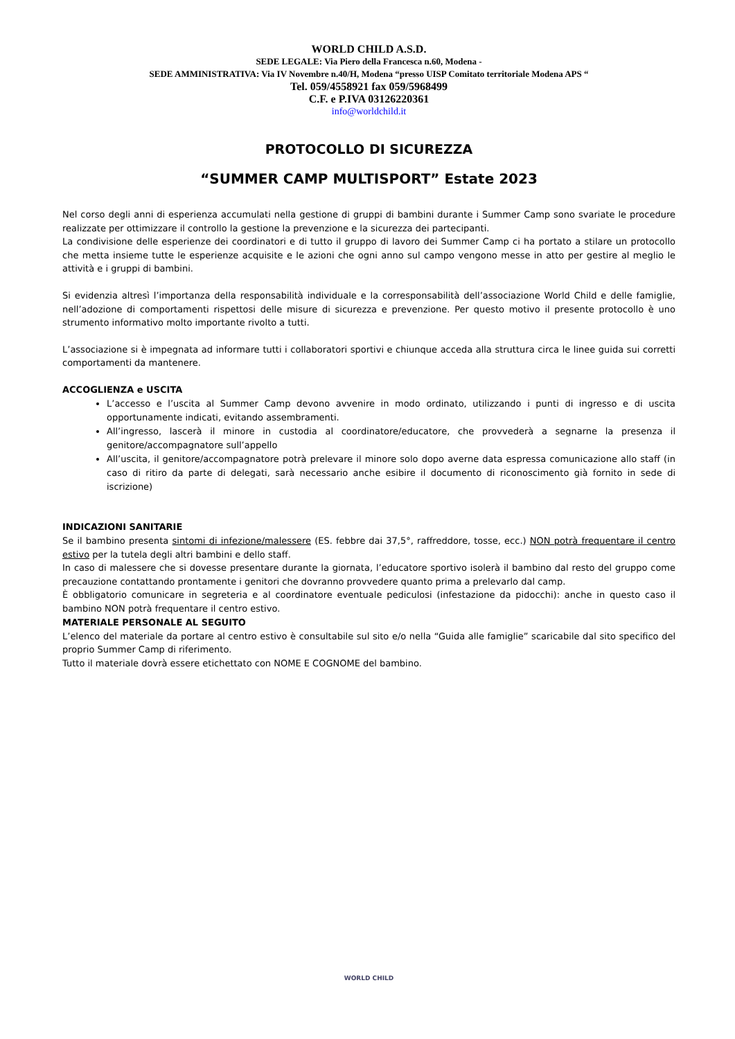WORLD CHILD A.S.D.
SEDE LEGALE: Via Piero della Francesca n.60, Modena -
SEDE AMMINISTRATIVA: Via IV Novembre n.40/H, Modena “presso UISP Comitato territoriale Modena APS “
Tel. 059/4558921 fax 059/5968499
C.F. e P.IVA 03126220361
info@worldchild.it
PROTOCOLLO DI SICUREZZA
“SUMMER CAMP MULTISPORT” Estate 2023
Nel corso degli anni di esperienza accumulati nella gestione di gruppi di bambini durante i Summer Camp sono svariate le procedure realizzate per ottimizzare il controllo la gestione la prevenzione e la sicurezza dei partecipanti.
La condivisione delle esperienze dei coordinatori e di tutto il gruppo di lavoro dei Summer Camp ci ha portato a stilare un protocollo che metta insieme tutte le esperienze acquisite e le azioni che ogni anno sul campo vengono messe in atto per gestire al meglio le attività e i gruppi di bambini.
Si evidenzia altresì l’importanza della responsabilità individuale e la corresponsabilità dell’associazione World Child e delle famiglie, nell’adozione di comportamenti rispettosi delle misure di sicurezza e prevenzione. Per questo motivo il presente protocollo è uno strumento informativo molto importante rivolto a tutti.
L’associazione si è impegnata ad informare tutti i collaboratori sportivi e chiunque acceda alla struttura circa le linee guida sui corretti comportamenti da mantenere.
ACCOGLIENZA e USCITA
L’accesso e l’uscita al Summer Camp devono avvenire in modo ordinato, utilizzando i punti di ingresso e di uscita opportunamente indicati, evitando assembramenti.
All’ingresso, lascerà il minore in custodia al coordinatore/educatore, che provvederà a segnarne la presenza il genitore/accompagnatore sull’appello
All’uscita, il genitore/accompagnatore potrà prelevare il minore solo dopo averne data espressa comunicazione allo staff (in caso di ritiro da parte di delegati, sarà necessario anche esibire il documento di riconoscimento già fornito in sede di iscrizione)
INDICAZIONI SANITARIE
Se il bambino presenta sintomi di infezione/malessere (ES. febbre dai 37,5°, raffreddore, tosse, ecc.) NON potrà frequentare il centro estivo per la tutela degli altri bambini e dello staff.
In caso di malessere che si dovesse presentare durante la giornata, l’educatore sportivo isolerà il bambino dal resto del gruppo come precauzione contattando prontamente i genitori che dovranno provvedere quanto prima a prelevarlo dal camp.
È obbligatorio comunicare in segreteria e al coordinatore eventuale pediculosi (infestazione da pidocchi): anche in questo caso il bambino NON potrà frequentare il centro estivo.
MATERIALE PERSONALE AL SEGUITO
L’elenco del materiale da portare al centro estivo è consultabile sul sito e/o nella “Guida alle famiglie” scaricabile dal sito specifico del proprio Summer Camp di riferimento.
Tutto il materiale dovrà essere etichettato con NOME E COGNOME del bambino.
WORLD CHILD